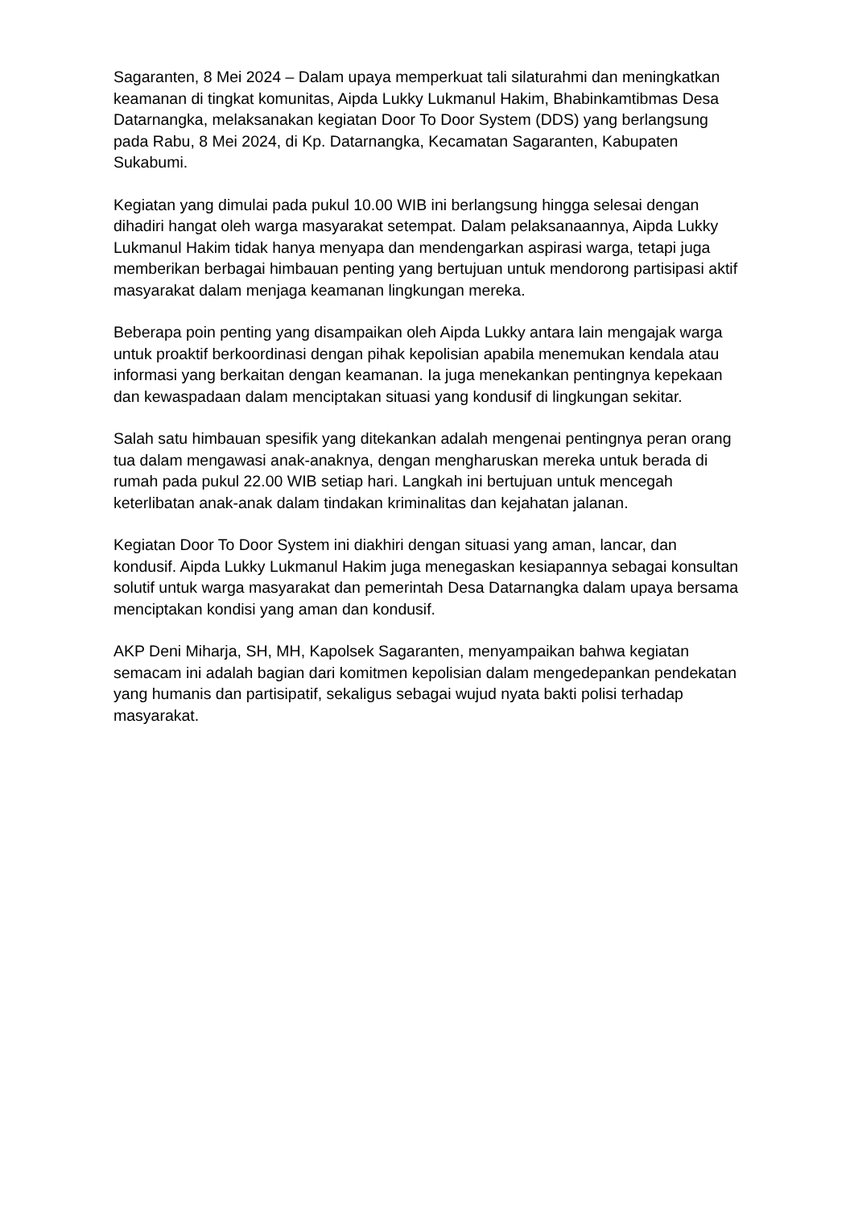Sagaranten, 8 Mei 2024 – Dalam upaya memperkuat tali silaturahmi dan meningkatkan keamanan di tingkat komunitas, Aipda Lukky Lukmanul Hakim, Bhabinkamtibmas Desa Datarnangka, melaksanakan kegiatan Door To Door System (DDS) yang berlangsung pada Rabu, 8 Mei 2024, di Kp. Datarnangka, Kecamatan Sagaranten, Kabupaten Sukabumi.
Kegiatan yang dimulai pada pukul 10.00 WIB ini berlangsung hingga selesai dengan dihadiri hangat oleh warga masyarakat setempat. Dalam pelaksanaannya, Aipda Lukky Lukmanul Hakim tidak hanya menyapa dan mendengarkan aspirasi warga, tetapi juga memberikan berbagai himbauan penting yang bertujuan untuk mendorong partisipasi aktif masyarakat dalam menjaga keamanan lingkungan mereka.
Beberapa poin penting yang disampaikan oleh Aipda Lukky antara lain mengajak warga untuk proaktif berkoordinasi dengan pihak kepolisian apabila menemukan kendala atau informasi yang berkaitan dengan keamanan. Ia juga menekankan pentingnya kepekaan dan kewaspadaan dalam menciptakan situasi yang kondusif di lingkungan sekitar.
Salah satu himbauan spesifik yang ditekankan adalah mengenai pentingnya peran orang tua dalam mengawasi anak-anaknya, dengan mengharuskan mereka untuk berada di rumah pada pukul 22.00 WIB setiap hari. Langkah ini bertujuan untuk mencegah keterlibatan anak-anak dalam tindakan kriminalitas dan kejahatan jalanan.
Kegiatan Door To Door System ini diakhiri dengan situasi yang aman, lancar, dan kondusif. Aipda Lukky Lukmanul Hakim juga menegaskan kesiapannya sebagai konsultan solutif untuk warga masyarakat dan pemerintah Desa Datarnangka dalam upaya bersama menciptakan kondisi yang aman dan kondusif.
AKP Deni Miharja, SH, MH, Kapolsek Sagaranten, menyampaikan bahwa kegiatan semacam ini adalah bagian dari komitmen kepolisian dalam mengedepankan pendekatan yang humanis dan partisipatif, sekaligus sebagai wujud nyata bakti polisi terhadap masyarakat.